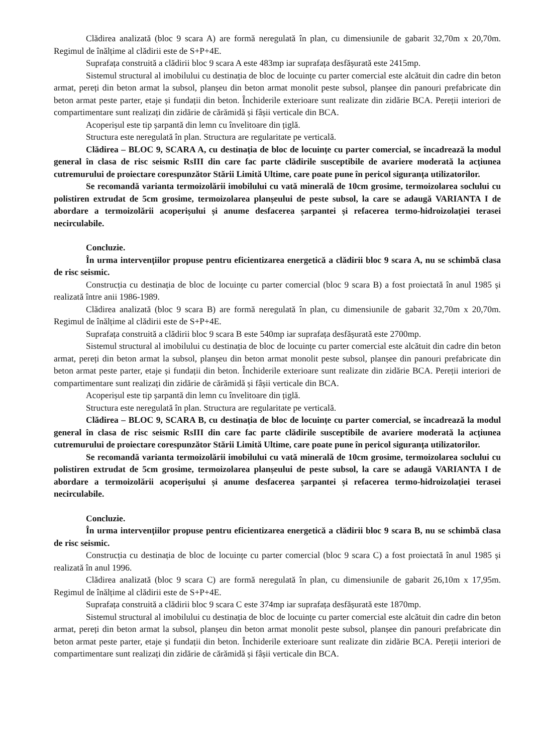Clădirea analizată (bloc 9 scara A) are formă neregulată în plan, cu dimensiunile de gabarit 32,70m x 20,70m. Regimul de înălțime al clădirii este de S+P+4E.
Suprafața construită a clădirii bloc 9 scara A este 483mp iar suprafața desfășurată este 2415mp.
Sistemul structural al imobilului cu destinația de bloc de locuințe cu parter comercial este alcătuit din cadre din beton armat, pereți din beton armat la subsol, planșeu din beton armat monolit peste subsol, planșee din panouri prefabricate din beton armat peste parter, etaje și fundații din beton. Închiderile exterioare sunt realizate din zidărie BCA. Pereții interiori de compartimentare sunt realizați din zidărie de cărămidă și fâșii verticale din BCA.
Acoperișul este tip șarpantă din lemn cu învelitoare din țiglă.
Structura este neregulată în plan. Structura are regularitate pe verticală.
Clădirea – BLOC 9, SCARA A, cu destinația de bloc de locuințe cu parter comercial, se încadrează la modul general în clasa de risc seismic RsIII din care fac parte clădirile susceptibile de avariere moderată la acțiunea cutremurului de proiectare corespunzător Stării Limită Ultime, care poate pune în pericol siguranța utilizatorilor.
Se recomandă varianta termoizolării imobilului cu vată minerală de 10cm grosime, termoizolarea soclului cu polistiren extrudat de 5cm grosime, termoizolarea planșeului de peste subsol, la care se adaugă VARIANTA I de abordare a termoizolării acoperișului și anume desfacerea șarpantei și refacerea termo-hidroizolației terasei necirculabile.
Concluzie.
În urma intervențiilor propuse pentru eficientizarea energetică a clădirii bloc 9 scara A, nu se schimbă clasa de risc seismic.
Construcția cu destinația de bloc de locuințe cu parter comercial (bloc 9 scara B) a fost proiectată în anul 1985 și realizată între anii 1986-1989.
Clădirea analizată (bloc 9 scara B) are formă neregulată în plan, cu dimensiunile de gabarit 32,70m x 20,70m. Regimul de înălțime al clădirii este de S+P+4E.
Suprafața construită a clădirii bloc 9 scara B este 540mp iar suprafața desfășurată este 2700mp.
Sistemul structural al imobilului cu destinația de bloc de locuințe cu parter comercial este alcătuit din cadre din beton armat, pereți din beton armat la subsol, planșeu din beton armat monolit peste subsol, planșee din panouri prefabricate din beton armat peste parter, etaje și fundații din beton. Închiderile exterioare sunt realizate din zidărie BCA. Pereții interiori de compartimentare sunt realizați din zidărie de cărămidă și fâșii verticale din BCA.
Acoperișul este tip șarpantă din lemn cu învelitoare din țiglă.
Structura este neregulată în plan. Structura are regularitate pe verticală.
Clădirea – BLOC 9, SCARA B, cu destinația de bloc de locuințe cu parter comercial, se încadrează la modul general în clasa de risc seismic RsIII din care fac parte clădirile susceptibile de avariere moderată la acțiunea cutremurului de proiectare corespunzător Stării Limită Ultime, care poate pune în pericol siguranța utilizatorilor.
Se recomandă varianta termoizolării imobilului cu vată minerală de 10cm grosime, termoizolarea soclului cu polistiren extrudat de 5cm grosime, termoizolarea planșeului de peste subsol, la care se adaugă VARIANTA I de abordare a termoizolării acoperișului și anume desfacerea șarpantei și refacerea termo-hidroizolației terasei necirculabile.
Concluzie.
În urma intervențiilor propuse pentru eficientizarea energetică a clădirii bloc 9 scara B, nu se schimbă clasa de risc seismic.
Construcția cu destinația de bloc de locuințe cu parter comercial (bloc 9 scara C) a fost proiectată în anul 1985 și realizată în anul 1996.
Clădirea analizată (bloc 9 scara C) are formă neregulată în plan, cu dimensiunile de gabarit 26,10m x 17,95m. Regimul de înălțime al clădirii este de S+P+4E.
Suprafața construită a clădirii bloc 9 scara C este 374mp iar suprafața desfășurată este 1870mp.
Sistemul structural al imobilului cu destinația de bloc de locuințe cu parter comercial este alcătuit din cadre din beton armat, pereți din beton armat la subsol, planșeu din beton armat monolit peste subsol, planșee din panouri prefabricate din beton armat peste parter, etaje și fundații din beton. Închiderile exterioare sunt realizate din zidărie BCA. Pereții interiori de compartimentare sunt realizați din zidărie de cărămidă și fâșii verticale din BCA.